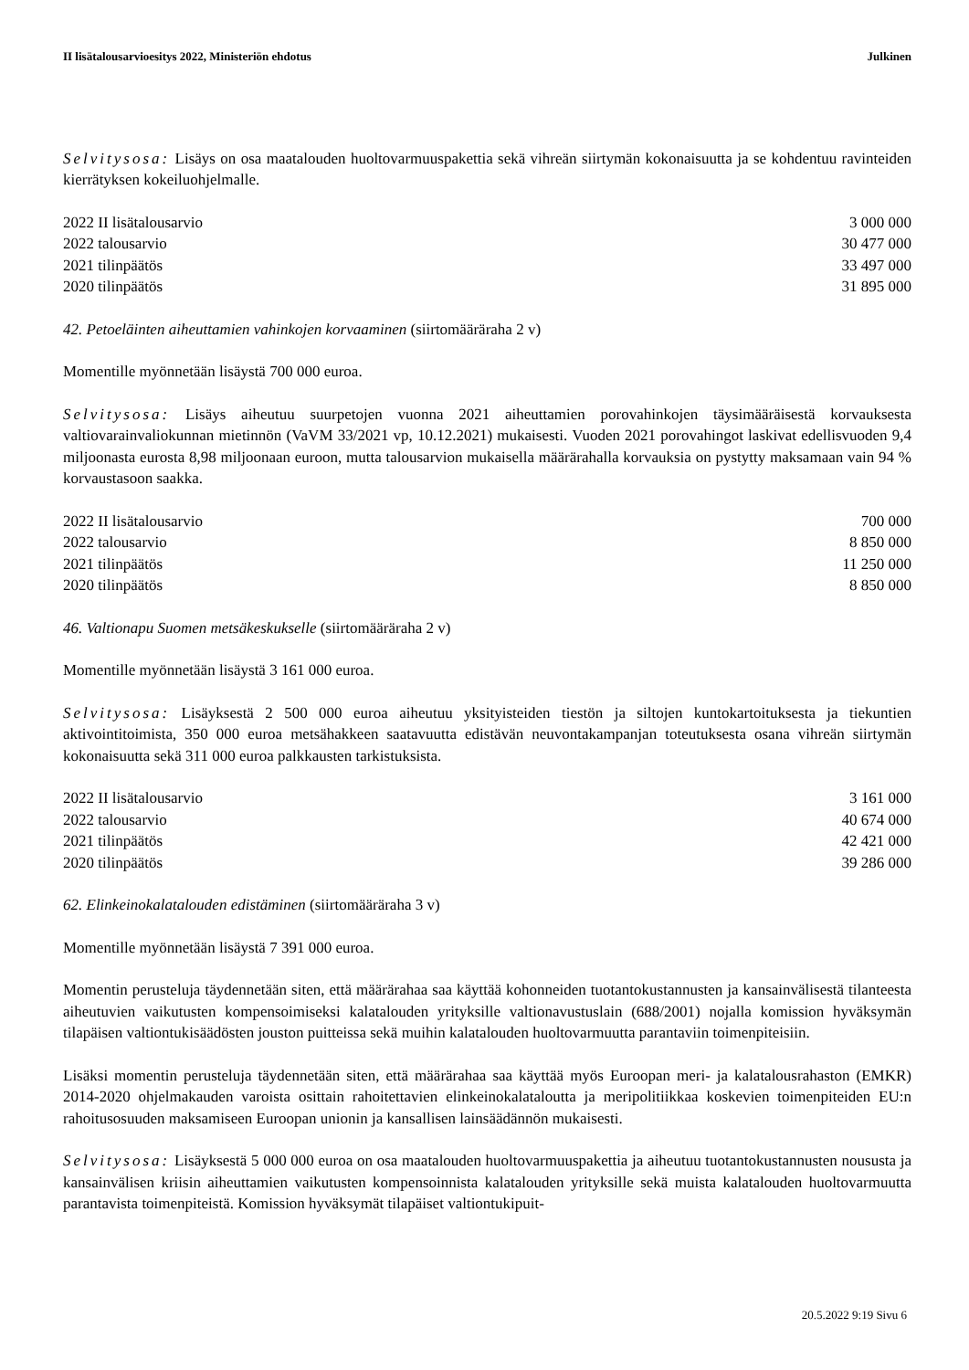II lisätalousarvioesitys 2022, Ministeriön ehdotus Julkinen
Selvitysosa: Lisäys on osa maatalouden huoltovarmuuspakettia sekä vihreän siirtymän kokonaisuutta ja se kohdentuu ravinteiden kierrätyksen kokeiluohjelmalle.
| 2022 II lisätalousarvio | 3 000 000 |
| 2022 talousarvio | 30 477 000 |
| 2021 tilinpäätös | 33 497 000 |
| 2020 tilinpäätös | 31 895 000 |
42. Petoeläinten aiheuttamien vahinkojen korvaaminen (siirtomääräraha 2 v)
Momentille myönnetään lisäystä 700 000 euroa.
Selvitysosa: Lisäys aiheutuu suurpetojen vuonna 2021 aiheuttamien porovahinkojen täysimääräisestä korvauksesta valtiovarainvaliokunnan mietinnön (VaVM 33/2021 vp, 10.12.2021) mukaisesti. Vuoden 2021 porovahingot laskivat edellisvuoden 9,4 miljoonasta eurosta 8,98 miljoonaan euroon, mutta talousarvion mukaisella määrärahalla korvauksia on pystytty maksamaan vain 94 % korvaustasoon saakka.
| 2022 II lisätalousarvio | 700 000 |
| 2022 talousarvio | 8 850 000 |
| 2021 tilinpäätös | 11 250 000 |
| 2020 tilinpäätös | 8 850 000 |
46. Valtionapu Suomen metsäkeskukselle (siirtomääräraha 2 v)
Momentille myönnetään lisäystä 3 161 000 euroa.
Selvitysosa: Lisäyksestä 2 500 000 euroa aiheutuu yksityisteiden tiestön ja siltojen kuntokartoituksesta ja tiekuntien aktivointitoimista, 350 000 euroa metsähakkeen saatavuutta edistävän neuvontakampanjan toteutuksesta osana vihreän siirtymän kokonaisuutta sekä 311 000 euroa palkkausten tarkistuksista.
| 2022 II lisätalousarvio | 3 161 000 |
| 2022 talousarvio | 40 674 000 |
| 2021 tilinpäätös | 42 421 000 |
| 2020 tilinpäätös | 39 286 000 |
62. Elinkeinokalatalouden edistäminen (siirtomääräraha 3 v)
Momentille myönnetään lisäystä 7 391 000 euroa.
Momentin perusteluja täydennetään siten, että määrärahaa saa käyttää kohonneiden tuotantokustannusten ja kansainvälisestä tilanteesta aiheutuvien vaikutusten kompensoimiseksi kalatalouden yrityksille valtionavustuslain (688/2001) nojalla komission hyväksymän tilapäisen valtiontukisäädösten jouston puitteissa sekä muihin kalatalouden huoltovarmuutta parantaviin toimenpiteisiin.
Lisäksi momentin perusteluja täydennetään siten, että määrärahaa saa käyttää myös Euroopan meri- ja kalatalousrahaston (EMKR) 2014-2020 ohjelmakauden varoista osittain rahoitettavien elinkeinokalataloutta ja meripolitiikkaa koskevien toimenpiteiden EU:n rahoitusosuuden maksamiseen Euroopan unionin ja kansallisen lainsäädännön mukaisesti.
Selvitysosa: Lisäyksestä 5 000 000 euroa on osa maatalouden huoltovarmuuspakettia ja aiheutuu tuotantokustannusten noususta ja kansainvälisen kriisin aiheuttamien vaikutusten kompensoinnista kalatalouden yrityksille sekä muista kalatalouden huoltovarmuutta parantavista toimenpiteistä. Komission hyväksymät tilapäiset valtiontukipuit-
20.5.2022 9:19 Sivu 6